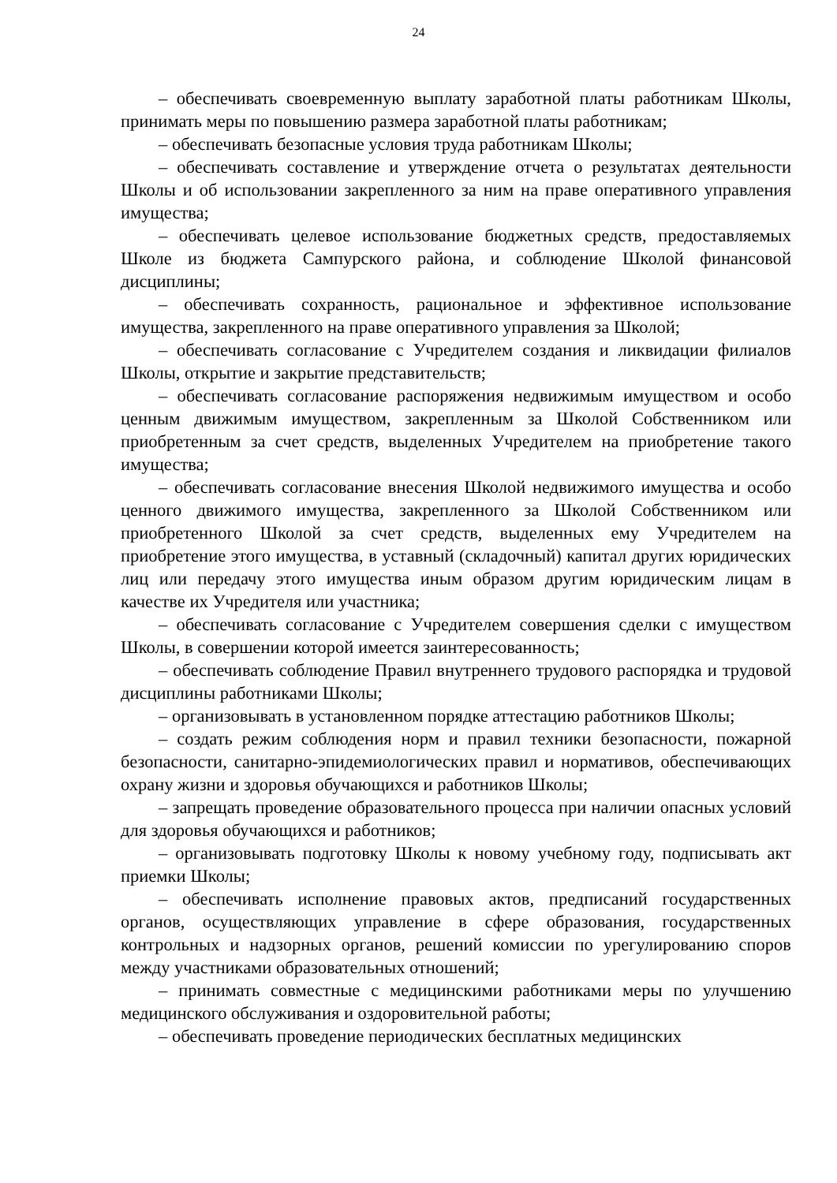24
– обеспечивать своевременную выплату заработной платы работникам Школы, принимать меры по повышению размера заработной платы работникам;
– обеспечивать безопасные условия труда работникам Школы;
– обеспечивать составление и утверждение отчета о результатах деятельности Школы и об использовании закрепленного за ним на праве оперативного управления имущества;
– обеспечивать целевое использование бюджетных средств, предоставляемых Школе из бюджета Сампурского района, и соблюдение Школой финансовой дисциплины;
– обеспечивать сохранность, рациональное и эффективное использование имущества, закрепленного на праве оперативного управления за Школой;
– обеспечивать согласование с Учредителем создания и ликвидации филиалов Школы, открытие и закрытие представительств;
– обеспечивать согласование распоряжения недвижимым имуществом и особо ценным движимым имуществом, закрепленным за Школой Собственником или приобретенным за счет средств, выделенных Учредителем на приобретение такого имущества;
– обеспечивать согласование внесения Школой недвижимого имущества и особо ценного движимого имущества, закрепленного за Школой Собственником или приобретенного Школой за счет средств, выделенных ему Учредителем на приобретение этого имущества, в уставный (складочный) капитал других юридических лиц или передачу этого имущества иным образом другим юридическим лицам в качестве их Учредителя или участника;
– обеспечивать согласование с Учредителем совершения сделки с имуществом Школы, в совершении которой имеется заинтересованность;
– обеспечивать соблюдение Правил внутреннего трудового распорядка и трудовой дисциплины работниками Школы;
– организовывать в установленном порядке аттестацию работников Школы;
– создать режим соблюдения норм и правил техники безопасности, пожарной безопасности, санитарно-эпидемиологических правил и нормативов, обеспечивающих охрану жизни и здоровья обучающихся и работников Школы;
– запрещать проведение образовательного процесса при наличии опасных условий для здоровья обучающихся и работников;
– организовывать подготовку Школы к новому учебному году, подписывать акт приемки Школы;
– обеспечивать исполнение правовых актов, предписаний государственных органов, осуществляющих управление в сфере образования, государственных контрольных и надзорных органов, решений комиссии по урегулированию споров между участниками образовательных отношений;
– принимать совместные с медицинскими работниками меры по улучшению медицинского обслуживания и оздоровительной работы;
– обеспечивать проведение периодических бесплатных медицинских